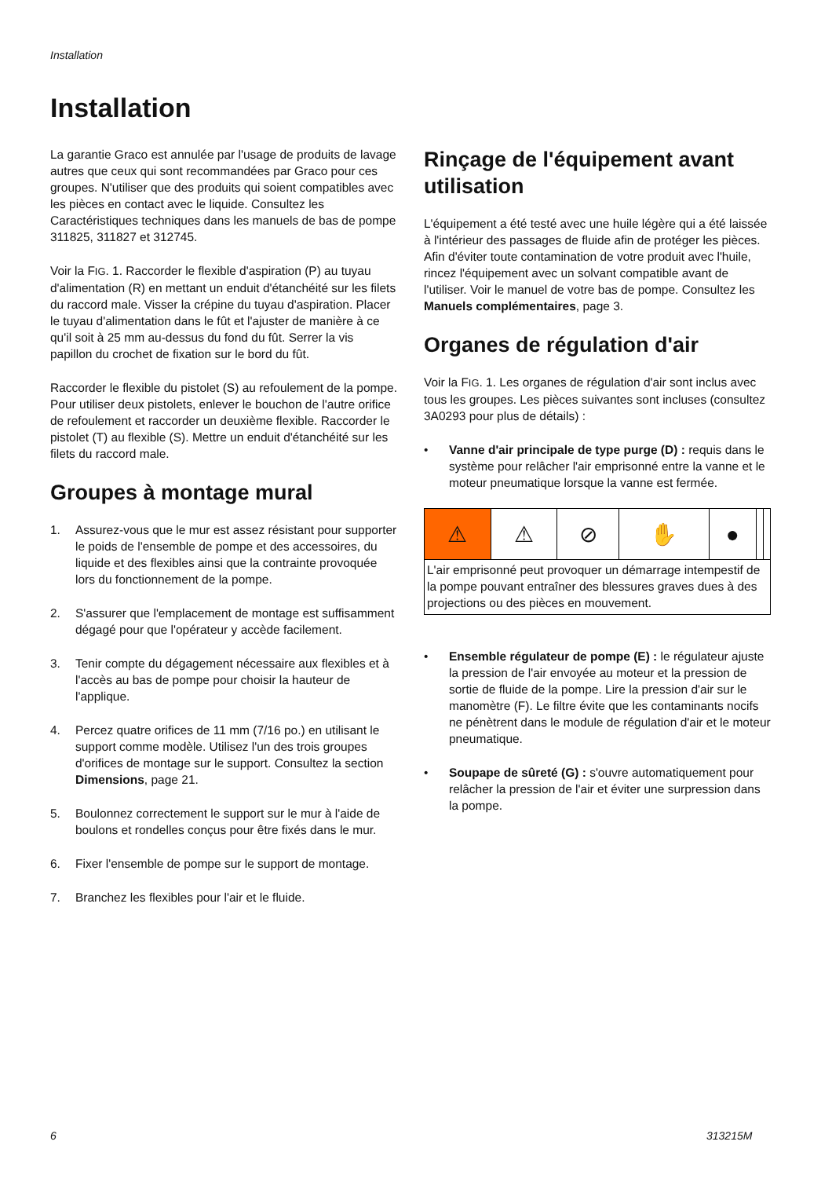Installation
Installation
La garantie Graco est annulée par l'usage de produits de lavage autres que ceux qui sont recommandées par Graco pour ces groupes. N'utiliser que des produits qui soient compatibles avec les pièces en contact avec le liquide. Consultez les Caractéristiques techniques dans les manuels de bas de pompe 311825, 311827 et 312745.
Voir la FIG. 1. Raccorder le flexible d'aspiration (P) au tuyau d'alimentation (R) en mettant un enduit d'étanchéité sur les filets du raccord male. Visser la crépine du tuyau d'aspiration. Placer le tuyau d'alimentation dans le fût et l'ajuster de manière à ce qu'il soit à 25 mm au-dessus du fond du fût. Serrer la vis papillon du crochet de fixation sur le bord du fût.
Raccorder le flexible du pistolet (S) au refoulement de la pompe. Pour utiliser deux pistolets, enlever le bouchon de l'autre orifice de refoulement et raccorder un deuxième flexible. Raccorder le pistolet (T) au flexible (S). Mettre un enduit d'étanchéité sur les filets du raccord male.
Groupes à montage mural
1. Assurez-vous que le mur est assez résistant pour supporter le poids de l'ensemble de pompe et des accessoires, du liquide et des flexibles ainsi que la contrainte provoquée lors du fonctionnement de la pompe.
2. S'assurer que l'emplacement de montage est suffisamment dégagé pour que l'opérateur y accède facilement.
3. Tenir compte du dégagement nécessaire aux flexibles et à l'accès au bas de pompe pour choisir la hauteur de l'applique.
4. Percez quatre orifices de 11 mm (7/16 po.) en utilisant le support comme modèle. Utilisez l'un des trois groupes d'orifices de montage sur le support. Consultez la section Dimensions, page 21.
5. Boulonnez correctement le support sur le mur à l'aide de boulons et rondelles conçus pour être fixés dans le mur.
6. Fixer l'ensemble de pompe sur le support de montage.
7. Branchez les flexibles pour l'air et le fluide.
Rinçage de l'équipement avant utilisation
L'équipement a été testé avec une huile légère qui a été laissée à l'intérieur des passages de fluide afin de protéger les pièces. Afin d'éviter toute contamination de votre produit avec l'huile, rincez l'équipement avec un solvant compatible avant de l'utiliser. Voir le manuel de votre bas de pompe. Consultez les Manuels complémentaires, page 3.
Organes de régulation d'air
Voir la FIG. 1. Les organes de régulation d'air sont inclus avec tous les groupes. Les pièces suivantes sont incluses (consultez 3A0293 pour plus de détails) :
• Vanne d'air principale de type purge (D) : requis dans le système pour relâcher l'air emprisonné entre la vanne et le moteur pneumatique lorsque la vanne est fermée.
| ⚠ | ⚠ | ⊘ | ✋ | ● | | |
| L'air emprisonné peut provoquer un démarrage intempestif de la pompe pouvant entraîner des blessures graves dues à des projections ou des pièces en mouvement. | | | | | | |
• Ensemble régulateur de pompe (E) : le régulateur ajuste la pression de l'air envoyée au moteur et la pression de sortie de fluide de la pompe. Lire la pression d'air sur le manomètre (F). Le filtre évite que les contaminants nocifs ne pénètrent dans le module de régulation d'air et le moteur pneumatique.
• Soupape de sûreté (G) : s'ouvre automatiquement pour relâcher la pression de l'air et éviter une surpression dans la pompe.
6 313215M